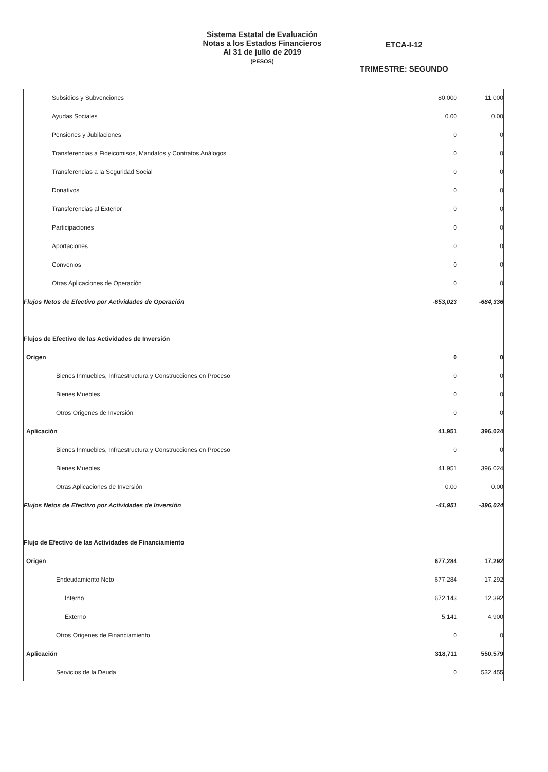Sistema Estatal de Evaluación
Notas a los Estados Financieros
Al 31 de julio de 2019
(PESOS)
ETCA-I-12
TRIMESTRE: SEGUNDO
| Subsidios y Subvenciones | 80,000 | 11,000 |
| Ayudas Sociales | 0.00 | 0.00 |
| Pensiones y Jubilaciones | 0 | 0 |
| Transferencias a Fideicomisos, Mandatos y Contratos Análogos | 0 | 0 |
| Transferencias a la Seguridad Social | 0 | 0 |
| Donativos | 0 | 0 |
| Transferencias al Exterior | 0 | 0 |
| Participaciones | 0 | 0 |
| Aportaciones | 0 | 0 |
| Convenios | 0 | 0 |
| Otras Aplicaciones de Operación | 0 | 0 |
| Flujos Netos de Efectivo por Actividades de Operación | -653,023 | -684,336 |
| Flujos de Efectivo de las Actividades de Inversión | | |
| Origen | 0 | 0 |
| Bienes Inmuebles, Infraestructura y Construcciones en Proceso | 0 | 0 |
| Bienes Muebles | 0 | 0 |
| Otros Origenes de Inversión | 0 | 0 |
| Aplicación | 41,951 | 396,024 |
| Bienes Inmuebles, Infraestructura y Construcciones en Proceso | 0 | 0 |
| Bienes Muebles | 41,951 | 396,024 |
| Otras Aplicaciones de Inversión | 0.00 | 0.00 |
| Flujos Netos de Efectivo por Actividades de Inversión | -41,951 | -396,024 |
| Flujo de Efectivo de las Actividades de Financiamiento | | |
| Origen | 677,284 | 17,292 |
| Endeudamiento Neto | 677,284 | 17,292 |
| Interno | 672,143 | 12,392 |
| Externo | 5,141 | 4,900 |
| Otros Origenes de Financiamiento | 0 | 0 |
| Aplicación | 318,711 | 550,579 |
| Servicios de la Deuda | 0 | 532,455 |